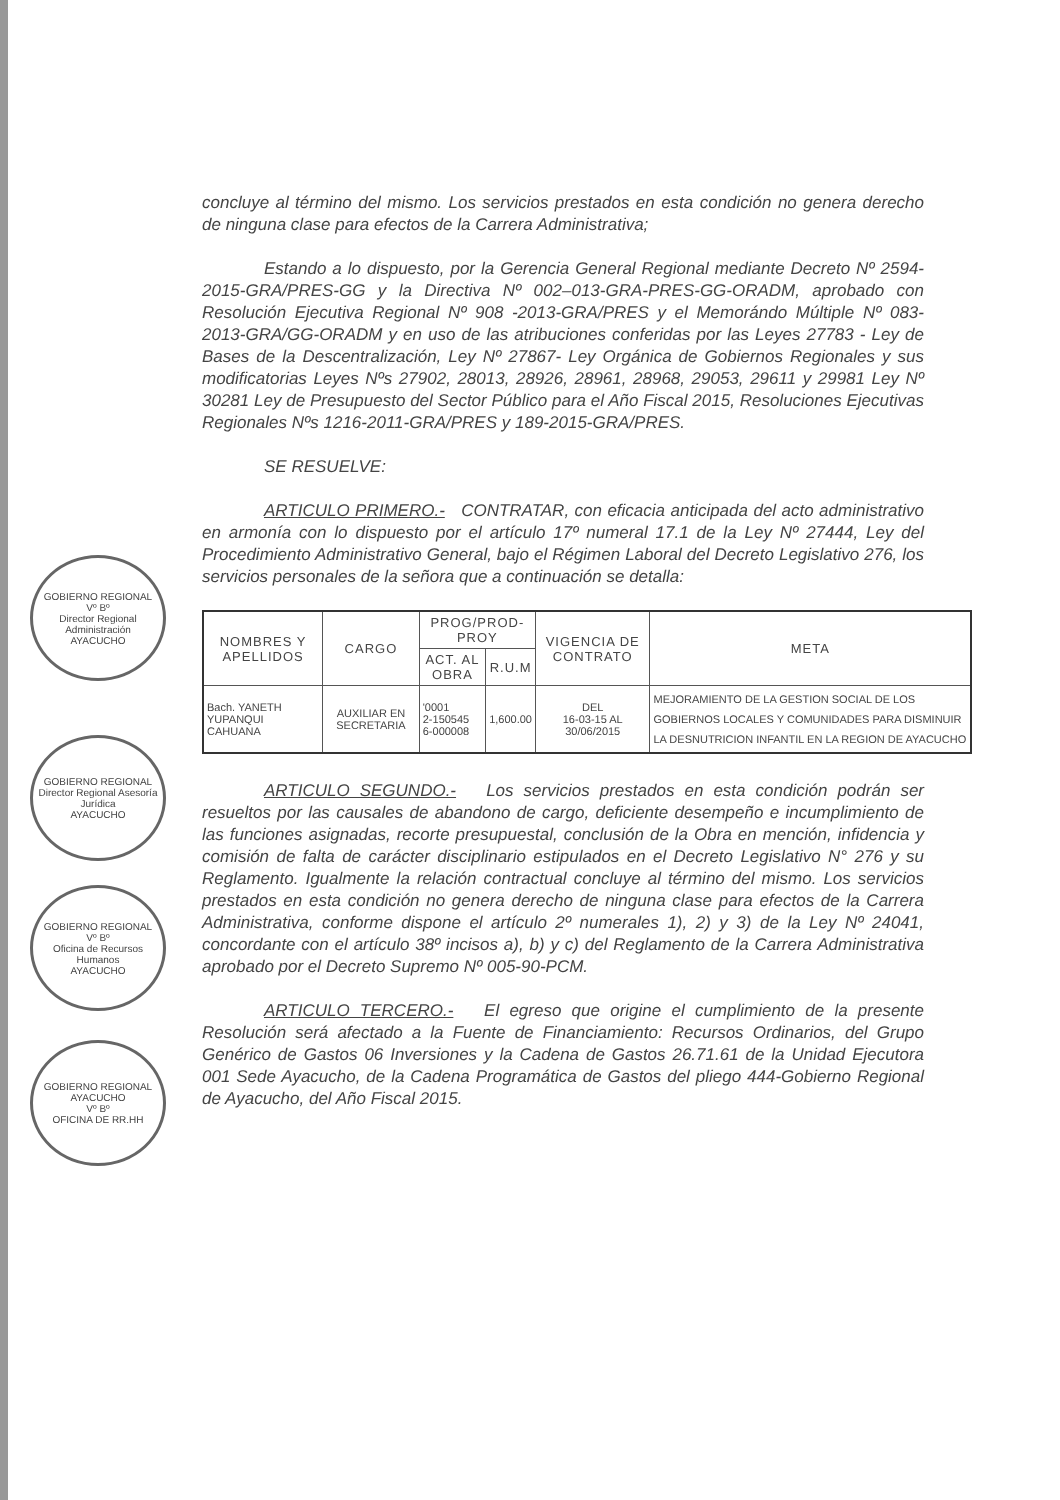GOBIERNO REGIONAL
Vº Bº
Director Regional Administración
AYACUCHO
GOBIERNO REGIONAL
Director Regional Asesoría Jurídica
AYACUCHO
GOBIERNO REGIONAL
Vº Bº
Oficina de Recursos Humanos
AYACUCHO
GOBIERNO REGIONAL AYACUCHO
Vº Bº
OFICINA DE RR.HH
concluye al término del mismo. Los servicios prestados en esta condición no genera derecho de ninguna clase para efectos de la Carrera Administrativa;
Estando a lo dispuesto, por la Gerencia General Regional mediante Decreto Nº 2594-2015-GRA/PRES-GG y la Directiva Nº 002–013-GRA-PRES-GG-ORADM, aprobado con Resolución Ejecutiva Regional Nº 908 -2013-GRA/PRES y el Memorándo Múltiple Nº 083-2013-GRA/GG-ORADM y en uso de las atribuciones conferidas por las Leyes 27783 - Ley de Bases de la Descentralización, Ley Nº 27867- Ley Orgánica de Gobiernos Regionales y sus modificatorias Leyes Nºs 27902, 28013, 28926, 28961, 28968, 29053, 29611 y 29981 Ley Nº 30281 Ley de Presupuesto del Sector Público para el Año Fiscal 2015, Resoluciones Ejecutivas Regionales Nºs 1216-2011-GRA/PRES y 189-2015-GRA/PRES.
SE RESUELVE:
ARTICULO PRIMERO.- CONTRATAR, con eficacia anticipada del acto administrativo en armonía con lo dispuesto por el artículo 17º numeral 17.1 de la Ley Nº 27444, Ley del Procedimiento Administrativo General, bajo el Régimen Laboral del Decreto Legislativo 276, los servicios personales de la señora que a continuación se detalla:
| NOMBRES Y APELLIDOS | CARGO | PROG/PROD-PROY | | VIGENCIA DE CONTRATO | META |
| --- | --- | --- | --- | --- | --- |
| | | ACT. AL OBRA | R.U.M | | |
| Bach. YANETH YUPANQUI CAHUANA | AUXILIAR EN SECRETARIA | '0001 2-150545 6-000008 | 1,600.00 | DEL 16-03-15 AL 30/06/2015 | MEJORAMIENTO DE LA GESTION SOCIAL DE LOS GOBIERNOS LOCALES Y COMUNIDADES PARA DISMINUIR LA DESNUTRICION INFANTIL EN LA REGION DE AYACUCHO |
ARTICULO SEGUNDO.- Los servicios prestados en esta condición podrán ser resueltos por las causales de abandono de cargo, deficiente desempeño e incumplimiento de las funciones asignadas, recorte presupuestal, conclusión de la Obra en mención, infidencia y comisión de falta de carácter disciplinario estipulados en el Decreto Legislativo N° 276 y su Reglamento. Igualmente la relación contractual concluye al término del mismo. Los servicios prestados en esta condición no genera derecho de ninguna clase para efectos de la Carrera Administrativa, conforme dispone el artículo 2º numerales 1), 2) y 3) de la Ley Nº 24041, concordante con el artículo 38º incisos a), b) y c) del Reglamento de la Carrera Administrativa aprobado por el Decreto Supremo Nº 005-90-PCM.
ARTICULO TERCERO.- El egreso que origine el cumplimiento de la presente Resolución será afectado a la Fuente de Financiamiento: Recursos Ordinarios, del Grupo Genérico de Gastos 06 Inversiones y la Cadena de Gastos 26.71.61 de la Unidad Ejecutora 001 Sede Ayacucho, de la Cadena Programática de Gastos del pliego 444-Gobierno Regional de Ayacucho, del Año Fiscal 2015.